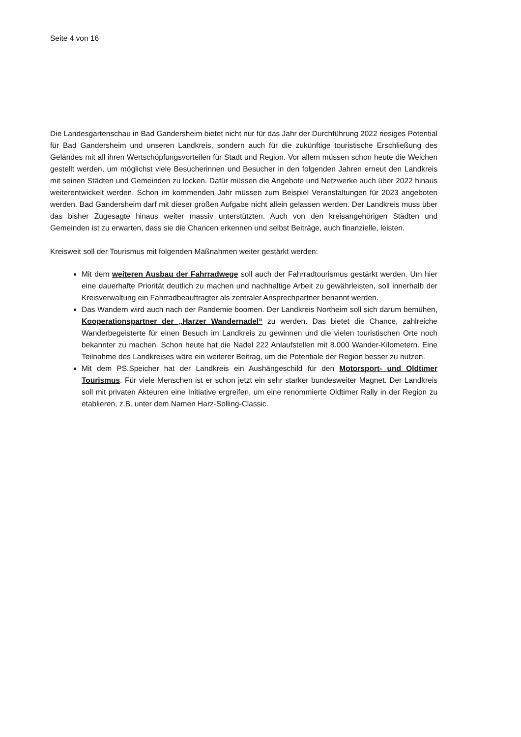Seite 4 von 16
Die Landesgartenschau in Bad Gandersheim bietet nicht nur für das Jahr der Durchführung 2022 riesiges Potential für Bad Gandersheim und unseren Landkreis, sondern auch für die zukünftige touristische Erschließung des Geländes mit all ihren Wertschöpfungsvorteilen für Stadt und Region. Vor allem müssen schon heute die Weichen gestellt werden, um möglichst viele Besucherinnen und Besucher in den folgenden Jahren erneut den Landkreis mit seinen Städten und Gemeinden zu locken. Dafür müssen die Angebote und Netzwerke auch über 2022 hinaus weiterentwickelt werden. Schon im kommenden Jahr müssen zum Beispiel Veranstaltungen für 2023 angeboten werden. Bad Gandersheim darf mit dieser großen Aufgabe nicht allein gelassen werden. Der Landkreis muss über das bisher Zugesagte hinaus weiter massiv unterstützten. Auch von den kreisangehörigen Städten und Gemeinden ist zu erwarten, dass sie die Chancen erkennen und selbst Beiträge, auch finanzielle, leisten.
Kreisweit soll der Tourismus mit folgenden Maßnahmen weiter gestärkt werden:
Mit dem weiteren Ausbau der Fahrradwege soll auch der Fahrradtourismus gestärkt werden. Um hier eine dauerhafte Priorität deutlich zu machen und nachhaltige Arbeit zu gewährleisten, soll innerhalb der Kreisverwaltung ein Fahrradbeauftragter als zentraler Ansprechpartner benannt werden.
Das Wandern wird auch nach der Pandemie boomen. Der Landkreis Northeim soll sich darum bemühen, Kooperationspartner der „Harzer Wandernadel“ zu werden. Das bietet die Chance, zahlreiche Wanderbegeisterte für einen Besuch im Landkreis zu gewinnen und die vielen touristischen Orte noch bekannter zu machen. Schon heute hat die Nadel 222 Anlaufstellen mit 8.000 Wander-Kilometern. Eine Teilnahme des Landkreises wäre ein weiterer Beitrag, um die Potentiale der Region besser zu nutzen.
Mit dem PS.Speicher hat der Landkreis ein Aushängeschild für den Motorsport- und Oldtimer Tourismus. Für viele Menschen ist er schon jetzt ein sehr starker bundesweiter Magnet. Der Landkreis soll mit privaten Akteuren eine Initiative ergreifen, um eine renommierte Oldtimer Rally in der Region zu etablieren, z.B. unter dem Namen Harz-Solling-Classic.